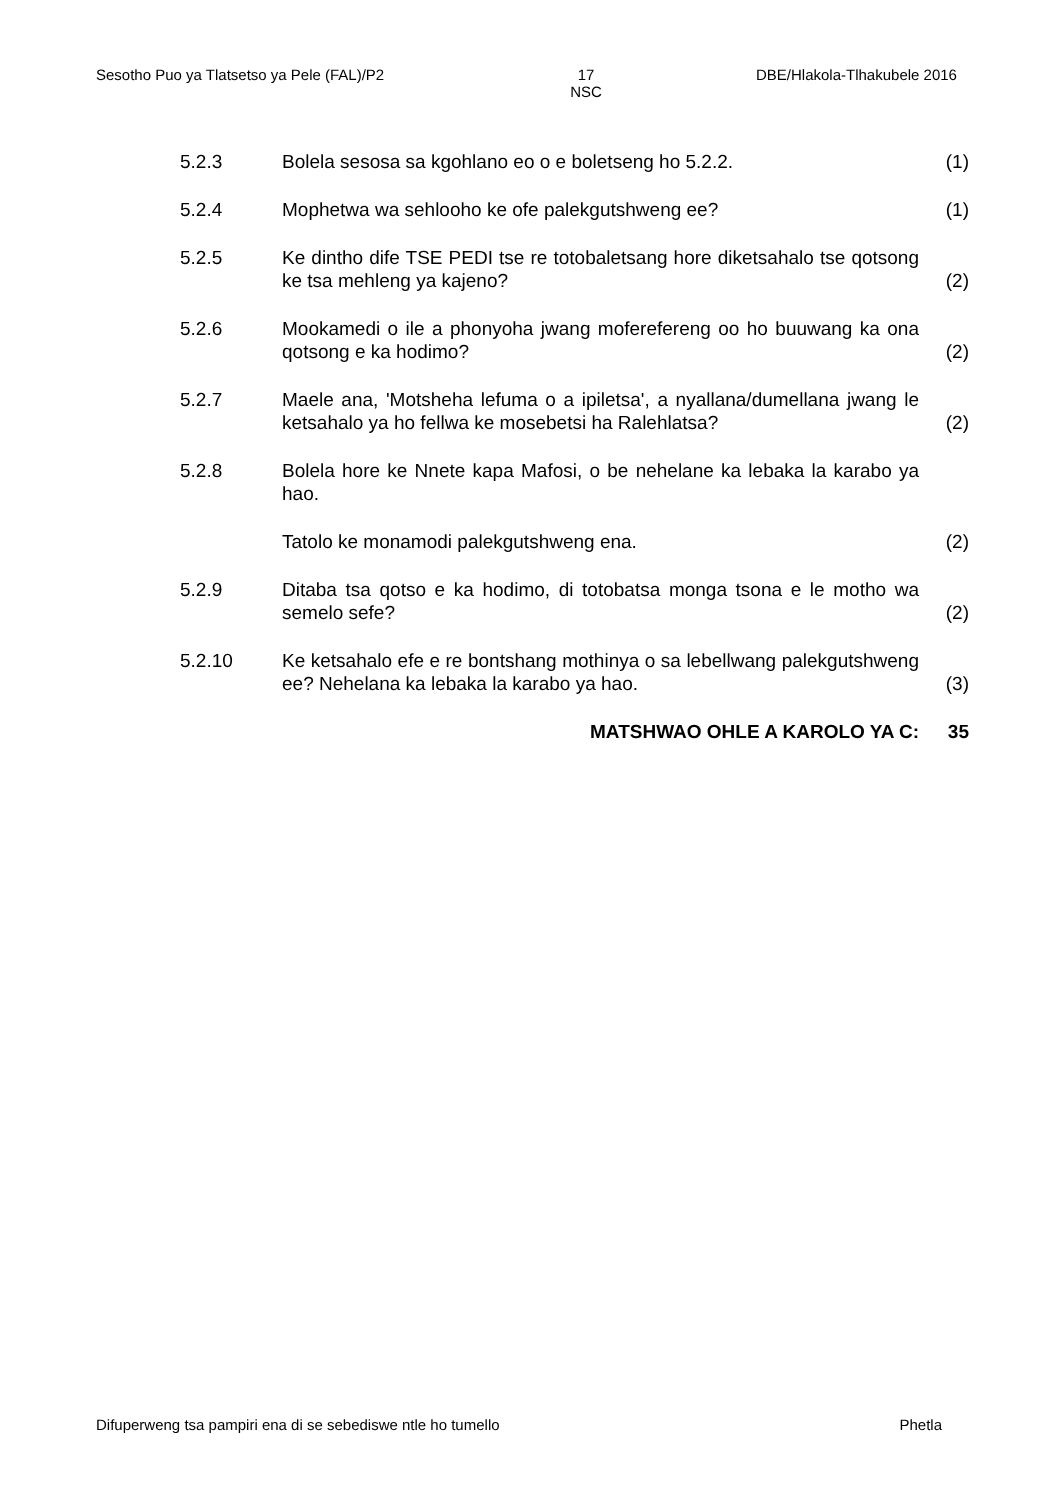Sesotho Puo ya Tlatsetso ya Pele (FAL)/P2 17
NSC
DBE/Hlakola-Tlhakubele 2016
| 5.2.3 | Bolela sesosa sa kgohlano eo o e boletseng ho 5.2.2. | (1) |
| 5.2.4 | Mophetwa wa sehlooho ke ofe palekgutshweng ee? | (1) |
| 5.2.5 | Ke dintho dife TSE PEDI tse re totobaletsang hore diketsahalo tse qotsong ke tsa mehleng ya kajeno? | (2) |
| 5.2.6 | Mookamedi o ile a phonyoha jwang moferefereng oo ho buuwang ka ona qotsong e ka hodimo? | (2) |
| 5.2.7 | Maele ana, 'Motsheha lefuma o a ipiletsa', a nyallana/dumellana jwang le ketsahalo ya ho fellwa ke mosebetsi ha Ralehlatsa? | (2) |
| 5.2.8 | Bolela hore ke Nnete kapa Mafosi, o be nehelane ka lebaka la karabo ya hao. | |
| | Tatolo ke monamodi palekgutshweng ena. | (2) |
| 5.2.9 | Ditaba tsa qotso e ka hodimo, di totobatsa monga tsona e le motho wa semelo sefe? | (2) |
| 5.2.10 | Ke ketsahalo efe e re bontshang mothinya o sa lebellwang palekgutshweng ee? Nehelana ka lebaka la karabo ya hao. | (3) |
| | MATSHWAO OHLE A KAROLO YA C: | 35 |
Difuperweng tsa pampiri ena di se sebediswe ntle ho tumello Phetla